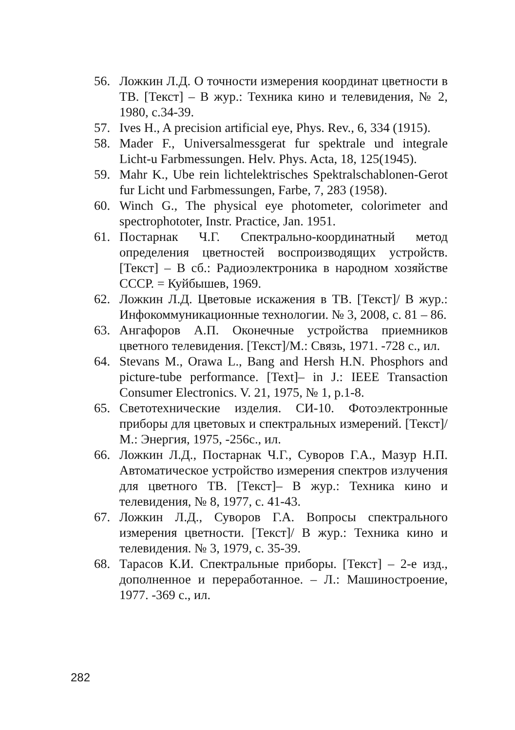56. Ложкин Л.Д. О точности измерения координат цветности в ТВ. [Текст] – В жур.: Техника кино и телевидения, № 2, 1980, с.34-39.
57. Ives H., A precision artificial eye, Phys. Rev., 6, 334 (1915).
58. Mader F., Universalmessgerat fur spektrale und integrale Licht-u Farbmessungen. Helv. Phys. Acta, 18, 125(1945).
59. Mahr K., Ube rein lichtelektrisches Spektralschablonen-Gerot fur Licht und Farbmessungen, Farbe, 7, 283 (1958).
60. Winch G., The physical eye photometer, colorimeter and spectrophototer, Instr. Practice, Jan. 1951.
61. Постарнак Ч.Г. Спектрально-координатный метод определения цветностей воспроизводящих устройств. [Текст] – В сб.: Радиоэлектроника в народном хозяйстве СССР. = Куйбышев, 1969.
62. Ложкин Л.Д. Цветовые искажения в ТВ. [Текст]/ В жур.: Инфокоммуникационные технологии. № 3, 2008, с. 81 – 86.
63. Ангафоров А.П. Оконечные устройства приемников цветного телевидения. [Текст]/М.: Связь, 1971. -728 с., ил.
64. Stevans M., Orawa L., Bang and Hersh H.N. Phosphors and picture-tube performance. [Text]– in J.: IEEE Transaction Consumer Electronics. V. 21, 1975, № 1, p.1-8.
65. Светотехнические изделия. СИ-10. Фотоэлектронные приборы для цветовых и спектральных измерений. [Текст]/М.: Энергия, 1975, -256с., ил.
66. Ложкин Л.Д., Постарнак Ч.Г., Суворов Г.А., Мазур Н.П. Автоматическое устройство измерения спектров излучения для цветного ТВ. [Текст]– В жур.: Техника кино и телевидения, № 8, 1977, с. 41-43.
67. Ложкин Л.Д., Суворов Г.А. Вопросы спектрального измерения цветности. [Текст]/ В жур.: Техника кино и телевидения. № 3, 1979, с. 35-39.
68. Тарасов К.И. Спектральные приборы. [Текст] – 2-е изд., дополненное и переработанное. – Л.: Машиностроение, 1977. -369 с., ил.
282